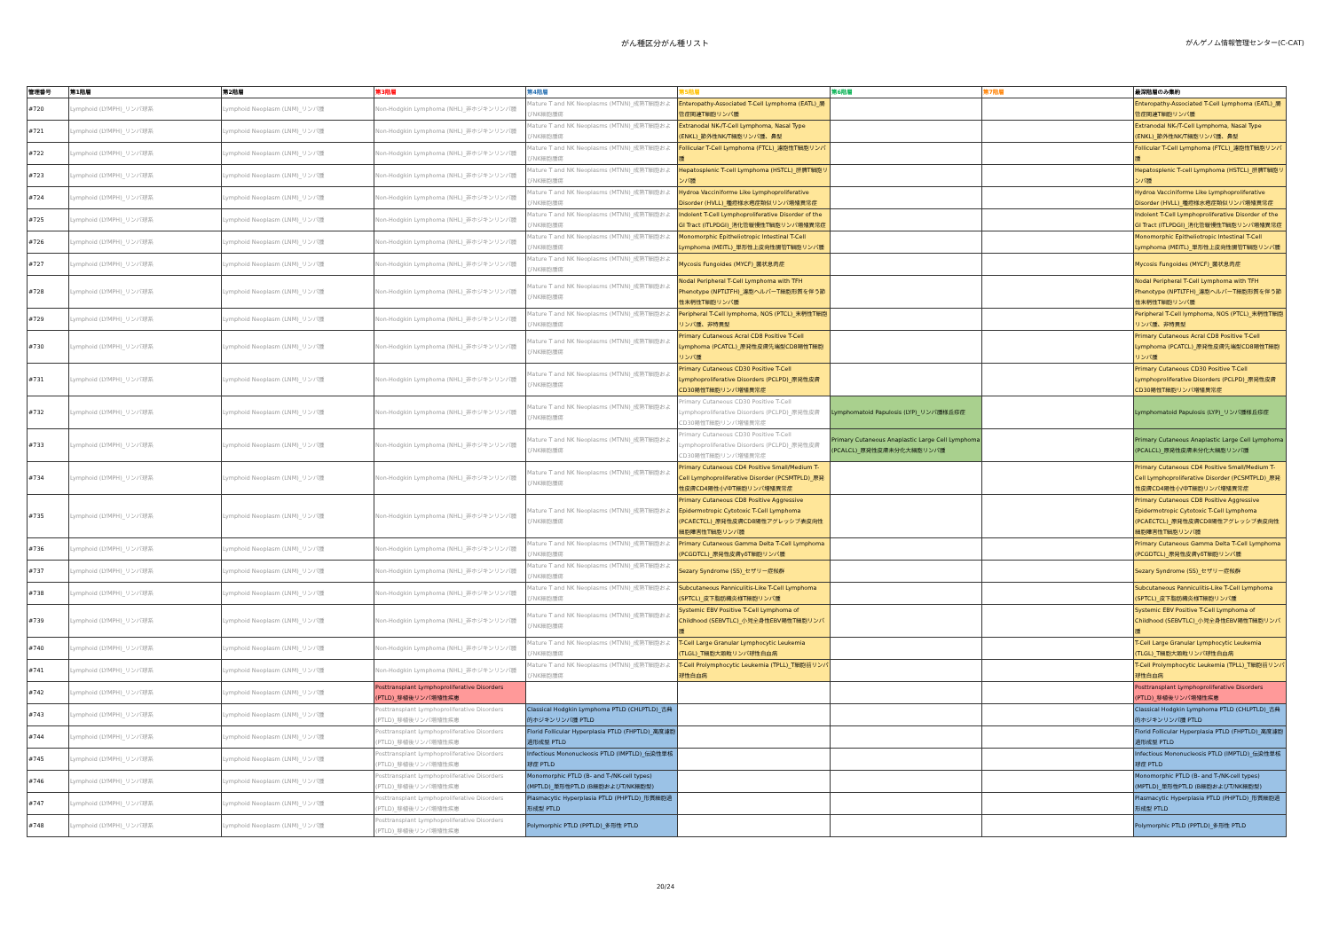がん種区分がん種リスト がんゲノム情報管理センター(C-CAT)
| 管理番号 | 第1階層 | 第2階層 | 第3階層 | 第4階層 | 第5階層 | 第6階層 | 第7階層 | 最深階層のみ集約 |
| --- | --- | --- | --- | --- | --- | --- | --- | --- |
| #720 | Lymphoid (LYMPH)_リンパ球系 | Lymphoid Neoplasm (LNM)_リンパ腫 | Non-Hodgkin Lymphoma (NHL)_非ホジキンリンパ腫 | Mature T and NK Neoplasms (MTNN)_成熟T細胞およびNK細胞腫瘍 | Enteropathy-Associated T-Cell Lymphoma (EATL)_腸管症関連T細胞リンパ腫 | | | Enteropathy-Associated T-Cell Lymphoma (EATL)_腸管症関連T細胞リンパ腫 |
| #721 | Lymphoid (LYMPH)_リンパ球系 | Lymphoid Neoplasm (LNM)_リンパ腫 | Non-Hodgkin Lymphoma (NHL)_非ホジキンリンパ腫 | Mature T and NK Neoplasms (MTNN)_成熟T細胞およびNK細胞腫瘍 | Extranodal NK-/T-Cell Lymphoma, Nasal Type (ENKL)_節外性NK/T細胞リンパ腫、鼻型 | | | Extranodal NK-/T-Cell Lymphoma, Nasal Type (ENKL)_節外性NK/T細胞リンパ腫、鼻型 |
| #722 | Lymphoid (LYMPH)_リンパ球系 | Lymphoid Neoplasm (LNM)_リンパ腫 | Non-Hodgkin Lymphoma (NHL)_非ホジキンリンパ腫 | Mature T and NK Neoplasms (MTNN)_成熟T細胞およびNK細胞腫瘍 | Follicular T-Cell Lymphoma (FTCL)_濾胞性T細胞リンパ腫 | | | Follicular T-Cell Lymphoma (FTCL)_濾胞性T細胞リンパ腫 |
| #723 | Lymphoid (LYMPH)_リンパ球系 | Lymphoid Neoplasm (LNM)_リンパ腫 | Non-Hodgkin Lymphoma (NHL)_非ホジキンリンパ腫 | Mature T and NK Neoplasms (MTNN)_成熟T細胞およびNK細胞腫瘍 | Hepatosplenic T-cell Lymphoma (HSTCL)_肝脾T細胞リンパ腫 | | | Hepatosplenic T-cell Lymphoma (HSTCL)_肝脾T細胞リンパ腫 |
| #724 | Lymphoid (LYMPH)_リンパ球系 | Lymphoid Neoplasm (LNM)_リンパ腫 | Non-Hodgkin Lymphoma (NHL)_非ホジキンリンパ腫 | Mature T and NK Neoplasms (MTNN)_成熟T細胞およびNK細胞腫瘍 | Hydroa Vacciniforme Like Lymphoproliferative Disorder (HVLL)_種痘様水疱症類似リンパ増殖異常症 | | | Hydroa Vacciniforme Like Lymphoproliferative Disorder (HVLL)_種痘様水疱症類似リンパ増殖異常症 |
| #725 | Lymphoid (LYMPH)_リンパ球系 | Lymphoid Neoplasm (LNM)_リンパ腫 | Non-Hodgkin Lymphoma (NHL)_非ホジキンリンパ腫 | Mature T and NK Neoplasms (MTNN)_成熟T細胞およびNK細胞腫瘍 | Indolent T-Cell Lymphoproliferative Disorder of the GI Tract (ITLPDGI)_消化管緩慢性T細胞リンパ増殖異常症 | | | Indolent T-Cell Lymphoproliferative Disorder of the GI Tract (ITLPDGI)_消化管緩慢性T細胞リンパ増殖異常症 |
| #726 | Lymphoid (LYMPH)_リンパ球系 | Lymphoid Neoplasm (LNM)_リンパ腫 | Non-Hodgkin Lymphoma (NHL)_非ホジキンリンパ腫 | Mature T and NK Neoplasms (MTNN)_成熟T細胞およびNK細胞腫瘍 | Monomorphic Epitheliotropic Intestinal T-Cell Lymphoma (MEITL)_単形性上皮向性腸管T細胞リンパ腫 | | | Monomorphic Epitheliotropic Intestinal T-Cell Lymphoma (MEITL)_単形性上皮向性腸管T細胞リンパ腫 |
| #727 | Lymphoid (LYMPH)_リンパ球系 | Lymphoid Neoplasm (LNM)_リンパ腫 | Non-Hodgkin Lymphoma (NHL)_非ホジキンリンパ腫 | Mature T and NK Neoplasms (MTNN)_成熟T細胞およびNK細胞腫瘍 | Mycosis Fungoides (MYCF)_菌状息肉症 | | | Mycosis Fungoides (MYCF)_菌状息肉症 |
| #728 | Lymphoid (LYMPH)_リンパ球系 | Lymphoid Neoplasm (LNM)_リンパ腫 | Non-Hodgkin Lymphoma (NHL)_非ホジキンリンパ腫 | Mature T and NK Neoplasms (MTNN)_成熟T細胞およびNK細胞腫瘍 | Nodal Peripheral T-Cell Lymphoma with TFH Phenotype (NPTLTFH)_濾胞ヘルパーT細胞形質を伴う節性末梢性T細胞リンパ腫 | | | Nodal Peripheral T-Cell Lymphoma with TFH Phenotype (NPTLTFH)_濾胞ヘルパーT細胞形質を伴う節性末梢性T細胞リンパ腫 |
| #729 | Lymphoid (LYMPH)_リンパ球系 | Lymphoid Neoplasm (LNM)_リンパ腫 | Non-Hodgkin Lymphoma (NHL)_非ホジキンリンパ腫 | Mature T and NK Neoplasms (MTNN)_成熟T細胞およびNK細胞腫瘍 | Peripheral T-Cell lymphoma, NOS (PTCL)_末梢性T細胞リンパ腫、非特異型 | | | Peripheral T-Cell lymphoma, NOS (PTCL)_末梢性T細胞リンパ腫、非特異型 |
| #730 | Lymphoid (LYMPH)_リンパ球系 | Lymphoid Neoplasm (LNM)_リンパ腫 | Non-Hodgkin Lymphoma (NHL)_非ホジキンリンパ腫 | Mature T and NK Neoplasms (MTNN)_成熟T細胞およびNK細胞腫瘍 | Primary Cutaneous Acral CD8 Positive T-Cell Lymphoma (PCATCL)_原発性皮膚先端型CD8陽性T細胞リンパ腫 | | | Primary Cutaneous Acral CD8 Positive T-Cell Lymphoma (PCATCL)_原発性皮膚先端型CD8陽性T細胞リンパ腫 |
| #731 | Lymphoid (LYMPH)_リンパ球系 | Lymphoid Neoplasm (LNM)_リンパ腫 | Non-Hodgkin Lymphoma (NHL)_非ホジキンリンパ腫 | Mature T and NK Neoplasms (MTNN)_成熟T細胞およびNK細胞腫瘍 | Primary Cutaneous CD30 Positive T-Cell Lymphoproliferative Disorders (PCLPD)_原発性皮膚CD30陽性T細胞リンパ増殖異常症 | | | Primary Cutaneous CD30 Positive T-Cell Lymphoproliferative Disorders (PCLPD)_原発性皮膚CD30陽性T細胞リンパ増殖異常症 |
| #732 | Lymphoid (LYMPH)_リンパ球系 | Lymphoid Neoplasm (LNM)_リンパ腫 | Non-Hodgkin Lymphoma (NHL)_非ホジキンリンパ腫 | Mature T and NK Neoplasms (MTNN)_成熟T細胞およびNK細胞腫瘍 | Primary Cutaneous CD30 Positive T-Cell Lymphoproliferative Disorders (PCLPD)_原発性皮膚CD30陽性T細胞リンパ増殖異常症 | Lymphomatoid Papulosis (LYP)_リンパ腫様丘疹症 | | Lymphomatoid Papulosis (LYP)_リンパ腫様丘疹症 |
| #733 | Lymphoid (LYMPH)_リンパ球系 | Lymphoid Neoplasm (LNM)_リンパ腫 | Non-Hodgkin Lymphoma (NHL)_非ホジキンリンパ腫 | Mature T and NK Neoplasms (MTNN)_成熟T細胞およびNK細胞腫瘍 | Primary Cutaneous CD30 Positive T-Cell Lymphoproliferative Disorders (PCLPD)_原発性皮膚CD30陽性T細胞リンパ増殖異常症 | Primary Cutaneous Anaplastic Large Cell Lymphoma (PCALCL)_原発性皮膚未分化大細胞リンパ腫 | | Primary Cutaneous Anaplastic Large Cell Lymphoma (PCALCL)_原発性皮膚未分化大細胞リンパ腫 |
| #734 | Lymphoid (LYMPH)_リンパ球系 | Lymphoid Neoplasm (LNM)_リンパ腫 | Non-Hodgkin Lymphoma (NHL)_非ホジキンリンパ腫 | Mature T and NK Neoplasms (MTNN)_成熟T細胞およびNK細胞腫瘍 | Primary Cutaneous CD4 Positive Small/Medium T-Cell Lymphoproliferative Disorder (PCSMTPLD)_原発性皮膚CD4陽性小/中T細胞リンパ増殖異常症 | | | Primary Cutaneous CD4 Positive Small/Medium T-Cell Lymphoproliferative Disorder (PCSMTPLD)_原発性皮膚CD4陽性小/中T細胞リンパ増殖異常症 |
| #735 | Lymphoid (LYMPH)_リンパ球系 | Lymphoid Neoplasm (LNM)_リンパ腫 | Non-Hodgkin Lymphoma (NHL)_非ホジキンリンパ腫 | Mature T and NK Neoplasms (MTNN)_成熟T細胞およびNK細胞腫瘍 | Primary Cutaneous CD8 Positive Aggressive Epidermotropic Cytotoxic T-Cell Lymphoma (PCAECTCL)_原発性皮膚CD8陽性アグレッシブ表皮向性細胞障害性T細胞リンパ腫 | | | Primary Cutaneous CD8 Positive Aggressive Epidermotropic Cytotoxic T-Cell Lymphoma (PCAECTCL)_原発性皮膚CD8陽性アグレッシブ表皮向性細胞障害性T細胞リンパ腫 |
| #736 | Lymphoid (LYMPH)_リンパ球系 | Lymphoid Neoplasm (LNM)_リンパ腫 | Non-Hodgkin Lymphoma (NHL)_非ホジキンリンパ腫 | Mature T and NK Neoplasms (MTNN)_成熟T細胞およびNK細胞腫瘍 | Primary Cutaneous Gamma Delta T-Cell Lymphoma (PCGDTCL)_原発性皮膚γδT細胞リンパ腫 | | | Primary Cutaneous Gamma Delta T-Cell Lymphoma (PCGDTCL)_原発性皮膚γδT細胞リンパ腫 |
| #737 | Lymphoid (LYMPH)_リンパ球系 | Lymphoid Neoplasm (LNM)_リンパ腫 | Non-Hodgkin Lymphoma (NHL)_非ホジキンリンパ腫 | Mature T and NK Neoplasms (MTNN)_成熟T細胞およびNK細胞腫瘍 | Sezary Syndrome (SS)_セザリー症候群 | | | Sezary Syndrome (SS)_セザリー症候群 |
| #738 | Lymphoid (LYMPH)_リンパ球系 | Lymphoid Neoplasm (LNM)_リンパ腫 | Non-Hodgkin Lymphoma (NHL)_非ホジキンリンパ腫 | Mature T and NK Neoplasms (MTNN)_成熟T細胞およびNK細胞腫瘍 | Subcutaneous Panniculitis-Like T-Cell Lymphoma (SPTCL)_皮下脂肪織炎様T細胞リンパ腫 | | | Subcutaneous Panniculitis-Like T-Cell Lymphoma (SPTCL)_皮下脂肪織炎様T細胞リンパ腫 |
| #739 | Lymphoid (LYMPH)_リンパ球系 | Lymphoid Neoplasm (LNM)_リンパ腫 | Non-Hodgkin Lymphoma (NHL)_非ホジキンリンパ腫 | Mature T and NK Neoplasms (MTNN)_成熟T細胞およびNK細胞腫瘍 | Systemic EBV Positive T-Cell Lymphoma of Childhood (SEBVTLC)_小児全身性EBV陽性T細胞リンパ腫 | | | Systemic EBV Positive T-Cell Lymphoma of Childhood (SEBVTLC)_小児全身性EBV陽性T細胞リンパ腫 |
| #740 | Lymphoid (LYMPH)_リンパ球系 | Lymphoid Neoplasm (LNM)_リンパ腫 | Non-Hodgkin Lymphoma (NHL)_非ホジキンリンパ腫 | Mature T and NK Neoplasms (MTNN)_成熟T細胞およびNK細胞腫瘍 | T-Cell Large Granular Lymphocytic Leukemia (TLGL)_T細胞大顆粒リンパ球性白血病 | | | T-Cell Large Granular Lymphocytic Leukemia (TLGL)_T細胞大顆粒リンパ球性白血病 |
| #741 | Lymphoid (LYMPH)_リンパ球系 | Lymphoid Neoplasm (LNM)_リンパ腫 | Non-Hodgkin Lymphoma (NHL)_非ホジキンリンパ腫 | Mature T and NK Neoplasms (MTNN)_成熟T細胞およびNK細胞腫瘍 | T-Cell Prolymphocytic Leukemia (TPLL)_T細胞前リンパ球性白血病 | | | T-Cell Prolymphocytic Leukemia (TPLL)_T細胞前リンパ球性白血病 |
| #742 | Lymphoid (LYMPH)_リンパ球系 | Lymphoid Neoplasm (LNM)_リンパ腫 | Posttransplant Lymphoproliferative Disorders (PTLD)_移植後リンパ増殖性疾患 | | | | | Posttransplant Lymphoproliferative Disorders (PTLD)_移植後リンパ増殖性疾患 |
| #743 | Lymphoid (LYMPH)_リンパ球系 | Lymphoid Neoplasm (LNM)_リンパ腫 | Posttransplant Lymphoproliferative Disorders (PTLD)_移植後リンパ増殖性疾患 | Classical Hodgkin Lymphoma PTLD (CHLPTLD)_古典的ホジキンリンパ腫 PTLD | | | | Classical Hodgkin Lymphoma PTLD (CHLPTLD)_古典的ホジキンリンパ腫 PTLD |
| #744 | Lymphoid (LYMPH)_リンパ球系 | Lymphoid Neoplasm (LNM)_リンパ腫 | Posttransplant Lymphoproliferative Disorders (PTLD)_移植後リンパ増殖性疾患 | Florid Follicular Hyperplasia PTLD (FHPTLD)_高度濾胞過形成型 PTLD | | | | Florid Follicular Hyperplasia PTLD (FHPTLD)_高度濾胞過形成型 PTLD |
| #745 | Lymphoid (LYMPH)_リンパ球系 | Lymphoid Neoplasm (LNM)_リンパ腫 | Posttransplant Lymphoproliferative Disorders (PTLD)_移植後リンパ増殖性疾患 | Infectious Mononucleosis PTLD (IMPTLD)_伝染性単核球症 PTLD | | | | Infectious Mononucleosis PTLD (IMPTLD)_伝染性単核球症 PTLD |
| #746 | Lymphoid (LYMPH)_リンパ球系 | Lymphoid Neoplasm (LNM)_リンパ腫 | Posttransplant Lymphoproliferative Disorders (PTLD)_移植後リンパ増殖性疾患 | Monomorphic PTLD (B- and T-/NK-cell types) (MPTLD)_単形性PTLD (B細胞およびT/NK細胞型) | | | | Monomorphic PTLD (B- and T-/NK-cell types) (MPTLD)_単形性PTLD (B細胞およびT/NK細胞型) |
| #747 | Lymphoid (LYMPH)_リンパ球系 | Lymphoid Neoplasm (LNM)_リンパ腫 | Posttransplant Lymphoproliferative Disorders (PTLD)_移植後リンパ増殖性疾患 | Plasmacytic Hyperplasia PTLD (PHPTLD)_形質細胞過形成型 PTLD | | | | Plasmacytic Hyperplasia PTLD (PHPTLD)_形質細胞過形成型 PTLD |
| #748 | Lymphoid (LYMPH)_リンパ球系 | Lymphoid Neoplasm (LNM)_リンパ腫 | Posttransplant Lymphoproliferative Disorders (PTLD)_移植後リンパ増殖性疾患 | Polymorphic PTLD (PPTLD)_多形性 PTLD | | | | Polymorphic PTLD (PPTLD)_多形性 PTLD |
20/24